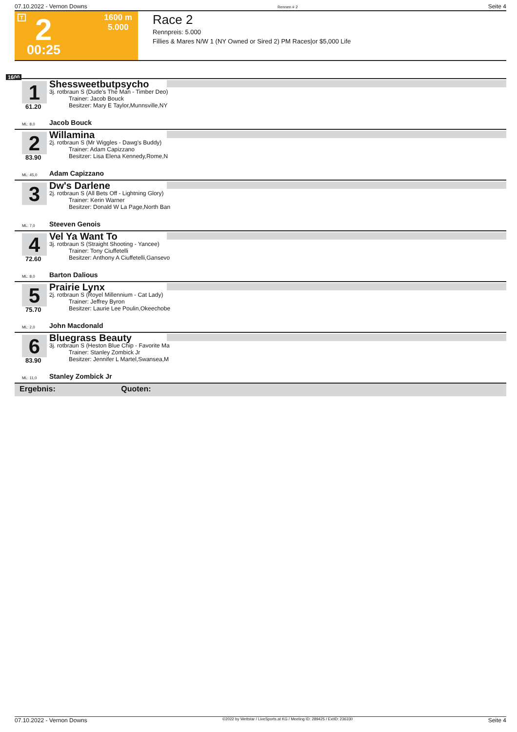07.10.2022 - Vernon Downs Rennen # 2 Seite 4
T 2 1600 m
5.000
00:25
Race 2
Rennpreis: 5.000
Fillies & Mares N/W 1 (NY Owned or Sired 2) PM Races|or $5,000 Life
1600
1
61.20
Shessweetbutpsycho
3j. rotbraun S (Dude's The Man - Timber Deo)
Trainer: Jacob Bouck
Besitzer: Mary E Taylor,Munnsville,NY
ML: 8,0 Jacob Bouck
2
83.90
Willamina
2j. rotbraun S (Mr Wiggles - Dawg's Buddy)
Trainer: Adam Capizzano
Besitzer: Lisa Elena Kennedy,Rome,N
ML: 45,0 Adam Capizzano
3
Dw's Darlene
2j. rotbraun S (All Bets Off - Lightning Glory)
Trainer: Kerin Warner
Besitzer: Donald W La Page,North Ban
ML: 7,0 Steeven Genois
4
72.60
Vel Ya Want To
3j. rotbraun S (Straight Shooting - Yancee)
Trainer: Tony Ciuffetelli
Besitzer: Anthony A Ciuffetelli,Gansevo
ML: 8,0 Barton Dalious
5
75.70
Prairie Lynx
2j. rotbraun S (Royel Millennium - Cat Lady)
Trainer: Jeffrey Byron
Besitzer: Laurie Lee Poulin,Okeechobe
ML: 2,0 John Macdonald
6
83.90
Bluegrass Beauty
3j. rotbraun S (Heston Blue Chip - Favorite Ma
Trainer: Stanley Zombick Jr
Besitzer: Jennifer L Martel,Swansea,M
ML: 11,0 Stanley Zombick Jr
Ergebnis: Quoten:
07.10.2022 - Vernon Downs ©2022 by Wettstar / LiveSports.at KG / Meeting ID: 289425 / ExtID: 236330 Seite 4